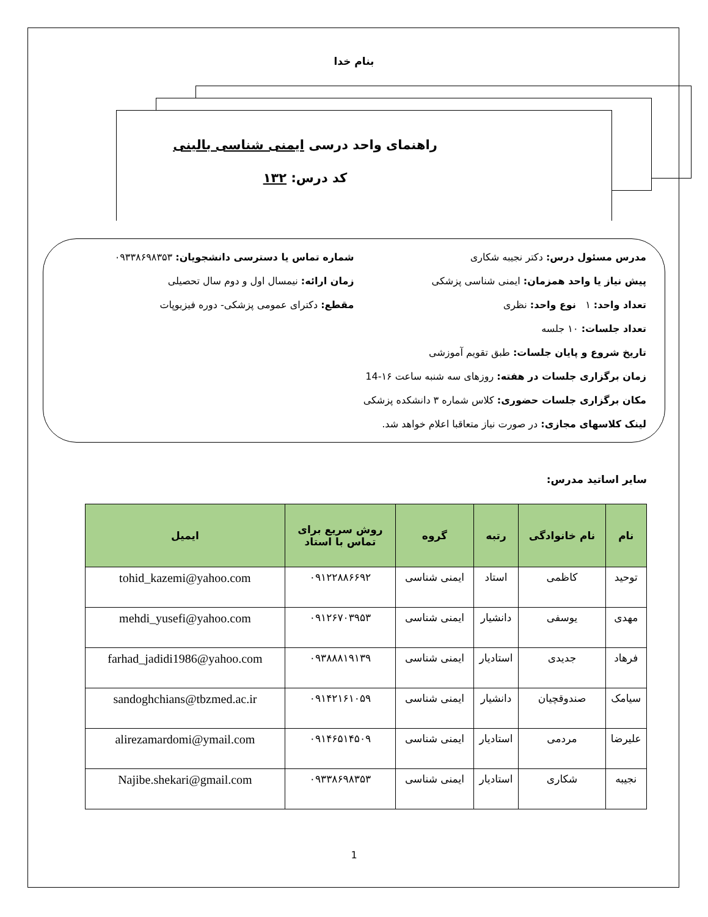بنام خدا
راهنمای واحد درسی ایمنی شناسی بالینی
کد درس: ۱۳۲
مدرس مسئول درس: دکتر نجیبه شکاری
شماره تماس یا دسترسی دانشجویان: ۰۹۳۳۸۶۹۸۳۵۳
پیش نیاز یا واحد همزمان: ایمنی شناسی پزشکی
زمان ارائه: نیمسال اول و دوم سال تحصیلی
تعداد واحد: ۱ نوع واحد: نظری مقطع: دکترای عمومی پزشکی- دوره فیزیوپات
تعداد جلسات: ۱۰ جلسه
تاریخ شروع و پایان جلسات: طبق تقویم آموزشی
زمان برگزاری جلسات در هفته: روزهای سه شنبه ساعت ۱۶-14
مکان برگزاری جلسات حضوری: کلاس شماره ۳ دانشکده پزشکی
لینک کلاسهای مجازی: در صورت نیاز متعاقبا اعلام خواهد شد.
سایر اساتید مدرس:
| نام | نام خانوادگی | رتبه | گروه | روش سریع برای تماس با استاد | ایمیل |
| --- | --- | --- | --- | --- | --- |
| توحید | کاظمی | استاد | ایمنی شناسی | ۰۹۱۲۲۸۸۶۶۹۲ | tohid_kazemi@yahoo.com |
| مهدی | یوسفی | دانشیار | ایمنی شناسی | ۰۹۱۲۶۷۰۳۹۵۳ | mehdi_yusefi@yahoo.com |
| فرهاد | جدیدی | استادیار | ایمنی شناسی | ۰۹۳۸۸۸۱۹۱۳۹ | farhad_jadidi1986@yahoo.com |
| سیامک | صندوقچیان | دانشیار | ایمنی شناسی | ۰۹۱۴۲۱۶۱۰۵۹ | sandoghchians@tbzmed.ac.ir |
| علیرضا | مردمی | استادیار | ایمنی شناسی | ۰۹۱۴۶۵۱۴۵۰۹ | alirezamardomi@ymail.com |
| نجیبه | شکاری | استادیار | ایمنی شناسی | ۰۹۳۳۸۶۹۸۳۵۳ | Najibe.shekari@gmail.com |
1